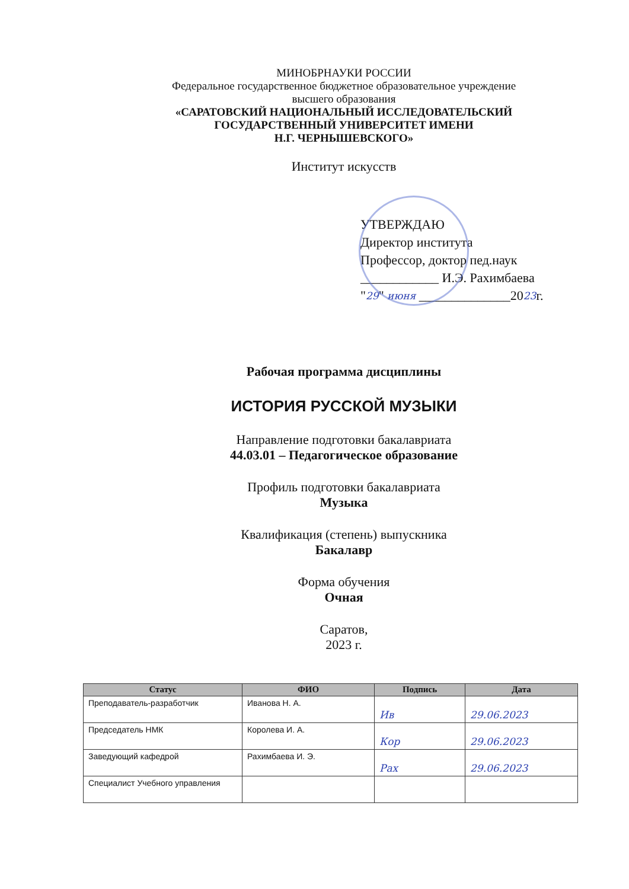МИНОБРНАУКИ РОССИИ
Федеральное государственное бюджетное образовательное учреждение
высшего образования
«САРАТОВСКИЙ НАЦИОНАЛЬНЫЙ ИССЛЕДОВАТЕЛЬСКИЙ
ГОСУДАРСТВЕННЫЙ УНИВЕРСИТЕТ ИМЕНИ
Н.Г. ЧЕРНЫШЕВСКОГО»
Институт искусств
УТВЕРЖДАЮ
Директор института
Профессор, доктор пед.наук
____________ И.Э. Рахимбаева
"29" июня ______________2023г.
Рабочая программа дисциплины
ИСТОРИЯ РУССКОЙ МУЗЫКИ
Направление подготовки бакалавриата
44.03.01 – Педагогическое образование
Профиль подготовки бакалавриата
Музыка
Квалификация (степень) выпускника
Бакалавр
Форма обучения
Очная
Саратов,
2023 г.
| Статус | ФИО | Подпись | Дата |
| --- | --- | --- | --- |
| Преподаватель-разработчик | Иванова Н. А. | Ив | 29.06.2023 |
| Председатель НМК | Королева И. А. | Кор | 29.06.2023 |
| Заведующий кафедрой | Рахимбаева И. Э. | Рах | 29.06.2023 |
| Специалист Учебного управления | | | |